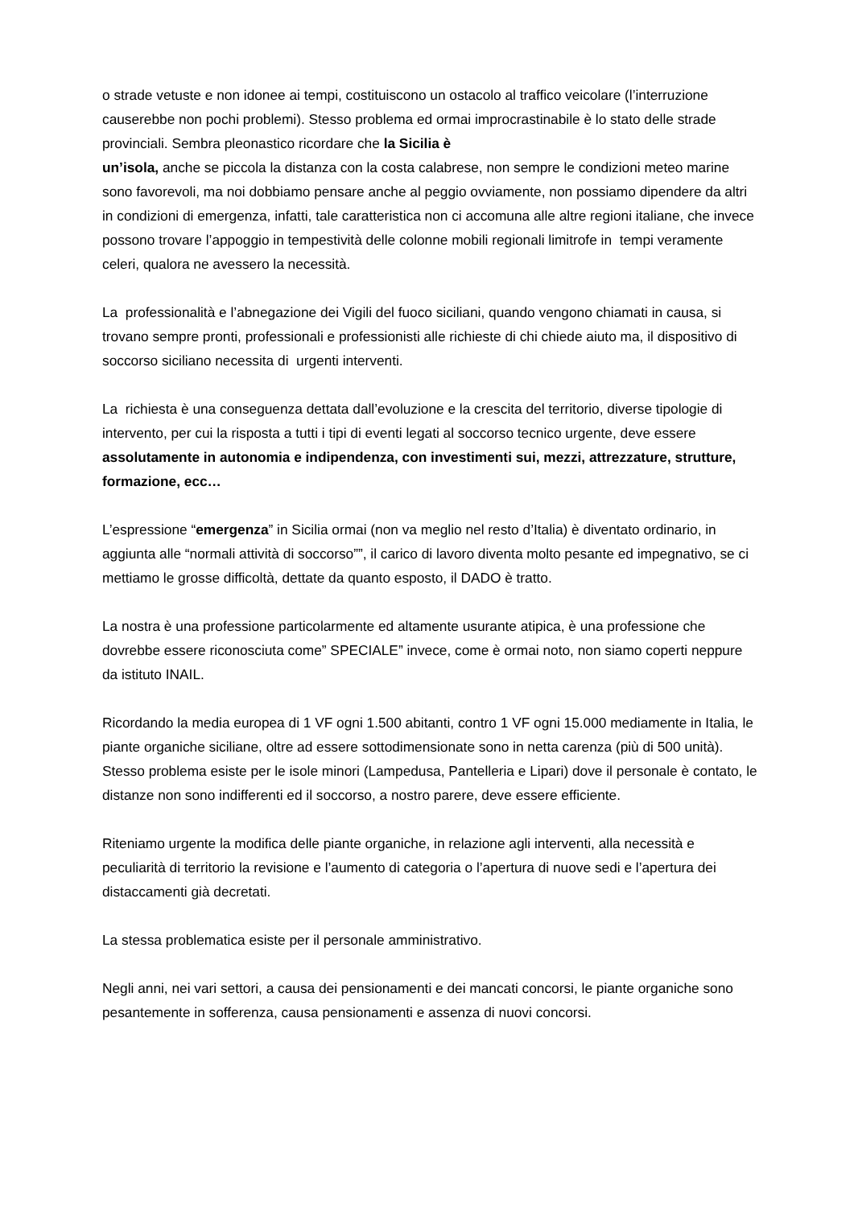o strade vetuste e non idonee ai tempi, costituiscono un ostacolo al traffico veicolare (l’interruzione causerebbe non pochi problemi). Stesso problema ed ormai improcrastinabile è lo stato delle strade provinciali. Sembra pleonastico ricordare che la Sicilia è
un’isola, anche se piccola la distanza con la costa calabrese, non sempre le condizioni meteo marine sono favorevoli, ma noi dobbiamo pensare anche al peggio ovviamente, non possiamo dipendere da altri in condizioni di emergenza, infatti, tale caratteristica non ci accomuna alle altre regioni italiane, che invece possono trovare l’appoggio in tempestività delle colonne mobili regionali limitrofe in tempi veramente celeri, qualora ne avessero la necessità.
La professionalità e l’abnegazione dei Vigili del fuoco siciliani, quando vengono chiamati in causa, si trovano sempre pronti, professionali e professionisti alle richieste di chi chiede aiuto ma, il dispositivo di soccorso siciliano necessita di urgenti interventi.
La richiesta è una conseguenza dettata dall’evoluzione e la crescita del territorio, diverse tipologie di intervento, per cui la risposta a tutti i tipi di eventi legati al soccorso tecnico urgente, deve essere assolutamente in autonomia e indipendenza, con investimenti sui, mezzi, attrezzature, strutture, formazione, ecc…
L’espressione “emergenza” in Sicilia ormai (non va meglio nel resto d’Italia) è diventato ordinario, in aggiunta alle “normali attività di soccorso””, il carico di lavoro diventa molto pesante ed impegnativo, se ci mettiamo le grosse difficoltà, dettate da quanto esposto, il DADO è tratto.
La nostra è una professione particolarmente ed altamente usurante atipica, è una professione che dovrebbe essere riconosciuta come” SPECIALE” invece, come è ormai noto, non siamo coperti neppure da istituto INAIL.
Ricordando la media europea di 1 VF ogni 1.500 abitanti, contro 1 VF ogni 15.000 mediamente in Italia, le piante organiche siciliane, oltre ad essere sottodimensionate sono in netta carenza (più di 500 unità). Stesso problema esiste per le isole minori (Lampedusa, Pantelleria e Lipari) dove il personale è contato, le distanze non sono indifferenti ed il soccorso, a nostro parere, deve essere efficiente.
Riteniamo urgente la modifica delle piante organiche, in relazione agli interventi, alla necessità e peculiarità di territorio la revisione e l’aumento di categoria o l’apertura di nuove sedi e l’apertura dei distaccamenti già decretati.
La stessa problematica esiste per il personale amministrativo.
Negli anni, nei vari settori, a causa dei pensionamenti e dei mancati concorsi, le piante organiche sono pesantemente in sofferenza, causa pensionamenti e assenza di nuovi concorsi.